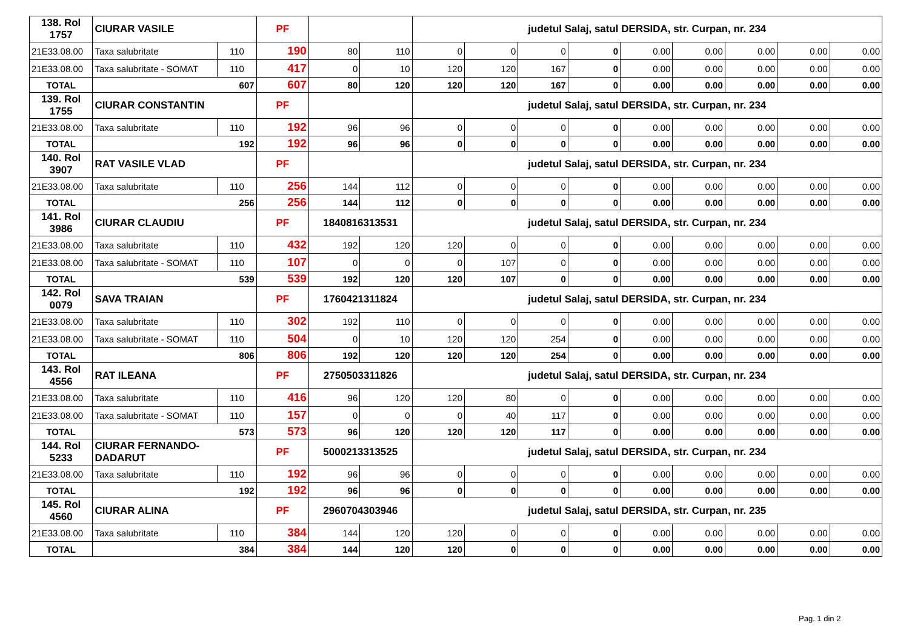| 138. Rol 1757 | CIURAR VASILE | | PF | | | judetul Salaj, satul DERSIDA, str. Curpan, nr. 234 | | | | | | | | |
| 21E33.08.00 | Taxa salubritate | 110 | 190 | 80 | 110 | 0 | 0 | 0 | 0 | 0.00 | 0.00 | 0.00 | 0.00 | 0.00 |
| 21E33.08.00 | Taxa salubritate - SOMAT | 110 | 417 | 0 | 10 | 120 | 120 | 167 | 0 | 0.00 | 0.00 | 0.00 | 0.00 | 0.00 |
| TOTAL | 607 | | 607 | 80 | 120 | 120 | 120 | 167 | 0 | 0.00 | 0.00 | 0.00 | 0.00 | 0.00 |
| 139. Rol 1755 | CIURAR CONSTANTIN | | PF | | | judetul Salaj, satul DERSIDA, str. Curpan, nr. 234 | | | | | | | | |
| 21E33.08.00 | Taxa salubritate | 110 | 192 | 96 | 96 | 0 | 0 | 0 | 0 | 0.00 | 0.00 | 0.00 | 0.00 | 0.00 |
| TOTAL | 192 | | 192 | 96 | 96 | 0 | 0 | 0 | 0 | 0.00 | 0.00 | 0.00 | 0.00 | 0.00 |
| 140. Rol 3907 | RAT VASILE VLAD | | PF | | | judetul Salaj, satul DERSIDA, str. Curpan, nr. 234 | | | | | | | | |
| 21E33.08.00 | Taxa salubritate | 110 | 256 | 144 | 112 | 0 | 0 | 0 | 0 | 0.00 | 0.00 | 0.00 | 0.00 | 0.00 |
| TOTAL | 256 | | 256 | 144 | 112 | 0 | 0 | 0 | 0 | 0.00 | 0.00 | 0.00 | 0.00 | 0.00 |
| 141. Rol 3986 | CIURAR CLAUDIU | | PF | 1840816313531 | | judetul Salaj, satul DERSIDA, str. Curpan, nr. 234 | | | | | | | | |
| 21E33.08.00 | Taxa salubritate | 110 | 432 | 192 | 120 | 120 | 0 | 0 | 0 | 0.00 | 0.00 | 0.00 | 0.00 | 0.00 |
| 21E33.08.00 | Taxa salubritate - SOMAT | 110 | 107 | 0 | 0 | 0 | 107 | 0 | 0 | 0.00 | 0.00 | 0.00 | 0.00 | 0.00 |
| TOTAL | 539 | | 539 | 192 | 120 | 120 | 107 | 0 | 0 | 0.00 | 0.00 | 0.00 | 0.00 | 0.00 |
| 142. Rol 0079 | SAVA TRAIAN | | PF | 1760421311824 | | judetul Salaj, satul DERSIDA, str. Curpan, nr. 234 | | | | | | | | |
| 21E33.08.00 | Taxa salubritate | 110 | 302 | 192 | 110 | 0 | 0 | 0 | 0 | 0.00 | 0.00 | 0.00 | 0.00 | 0.00 |
| 21E33.08.00 | Taxa salubritate - SOMAT | 110 | 504 | 0 | 10 | 120 | 120 | 254 | 0 | 0.00 | 0.00 | 0.00 | 0.00 | 0.00 |
| TOTAL | 806 | | 806 | 192 | 120 | 120 | 120 | 254 | 0 | 0.00 | 0.00 | 0.00 | 0.00 | 0.00 |
| 143. Rol 4556 | RAT ILEANA | | PF | 2750503311826 | | judetul Salaj, satul DERSIDA, str. Curpan, nr. 234 | | | | | | | | |
| 21E33.08.00 | Taxa salubritate | 110 | 416 | 96 | 120 | 120 | 80 | 0 | 0 | 0.00 | 0.00 | 0.00 | 0.00 | 0.00 |
| 21E33.08.00 | Taxa salubritate - SOMAT | 110 | 157 | 0 | 0 | 0 | 40 | 117 | 0 | 0.00 | 0.00 | 0.00 | 0.00 | 0.00 |
| TOTAL | 573 | | 573 | 96 | 120 | 120 | 120 | 117 | 0 | 0.00 | 0.00 | 0.00 | 0.00 | 0.00 |
| 144. Rol 5233 | CIURAR FERNANDO- DADARUT | | PF | 5000213313525 | | judetul Salaj, satul DERSIDA, str. Curpan, nr. 234 | | | | | | | | |
| 21E33.08.00 | Taxa salubritate | 110 | 192 | 96 | 96 | 0 | 0 | 0 | 0 | 0.00 | 0.00 | 0.00 | 0.00 | 0.00 |
| TOTAL | 192 | | 192 | 96 | 96 | 0 | 0 | 0 | 0 | 0.00 | 0.00 | 0.00 | 0.00 | 0.00 |
| 145. Rol 4560 | CIURAR ALINA | | PF | 2960704303946 | | judetul Salaj, satul DERSIDA, str. Curpan, nr. 235 | | | | | | | | |
| 21E33.08.00 | Taxa salubritate | 110 | 384 | 144 | 120 | 120 | 0 | 0 | 0 | 0.00 | 0.00 | 0.00 | 0.00 | 0.00 |
| TOTAL | 384 | | 384 | 144 | 120 | 120 | 0 | 0 | 0 | 0.00 | 0.00 | 0.00 | 0.00 | 0.00 |
Pag. 1 din 2